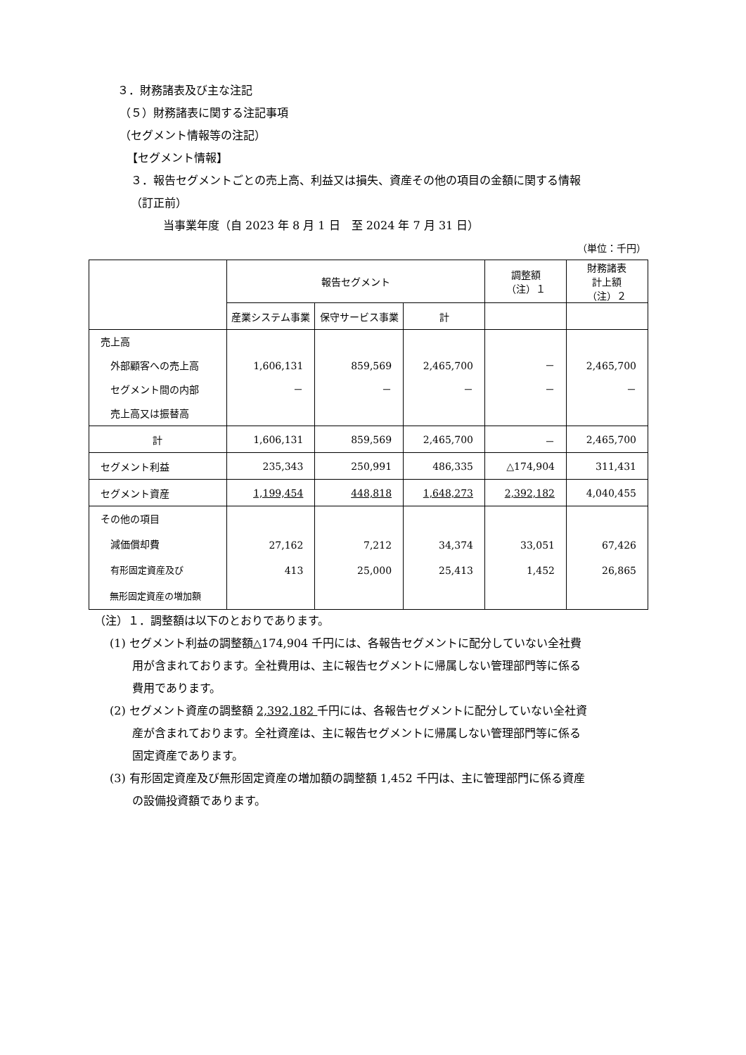３．財務諸表及び主な注記
（５）財務諸表に関する注記事項
（セグメント情報等の注記）
【セグメント情報】
３．報告セグメントごとの売上高、利益又は損失、資産その他の項目の金額に関する情報
（訂正前）
当事業年度（自 2023 年 8 月 1 日　至 2024 年 7 月 31 日）
（単位：千円）
| | 報告セグメント | | | 調整額 （注）１ | 財務諸表 計上額 （注）２ |
| --- | --- | --- | --- | --- | --- |
| | 産業システム事業 | 保守サービス事業 | 計 | | |
| 売上高 外部顧客への売上高 セグメント間の内部 売上高又は振替高 | 1,606,131 － | 859,569 － | 2,465,700 － | － － | 2,465,700 － |
| 計 | 1,606,131 | 859,569 | 2,465,700 | － | 2,465,700 |
| セグメント利益 | 235,343 | 250,991 | 486,335 | △174,904 | 311,431 |
| セグメント資産 | 1,199,454 | 448,818 | 1,648,273 | 2,392,182 | 4,040,455 |
| その他の項目 減価償却費 有形固定資産及び 無形固定資産の増加額 | 27,162 413 | 7,212 25,000 | 34,374 25,413 | 33,051 1,452 | 67,426 26,865 |
（注）１．調整額は以下のとおりであります。
(1) セグメント利益の調整額△174,904 千円には、各報告セグメントに配分していない全社費
用が含まれております。全社費用は、主に報告セグメントに帰属しない管理部門等に係る
費用であります。
(2) セグメント資産の調整額 2,392,182 千円には、各報告セグメントに配分していない全社資
産が含まれております。全社資産は、主に報告セグメントに帰属しない管理部門等に係る
固定資産であります。
(3) 有形固定資産及び無形固定資産の増加額の調整額 1,452 千円は、主に管理部門に係る資産
の設備投資額であります。